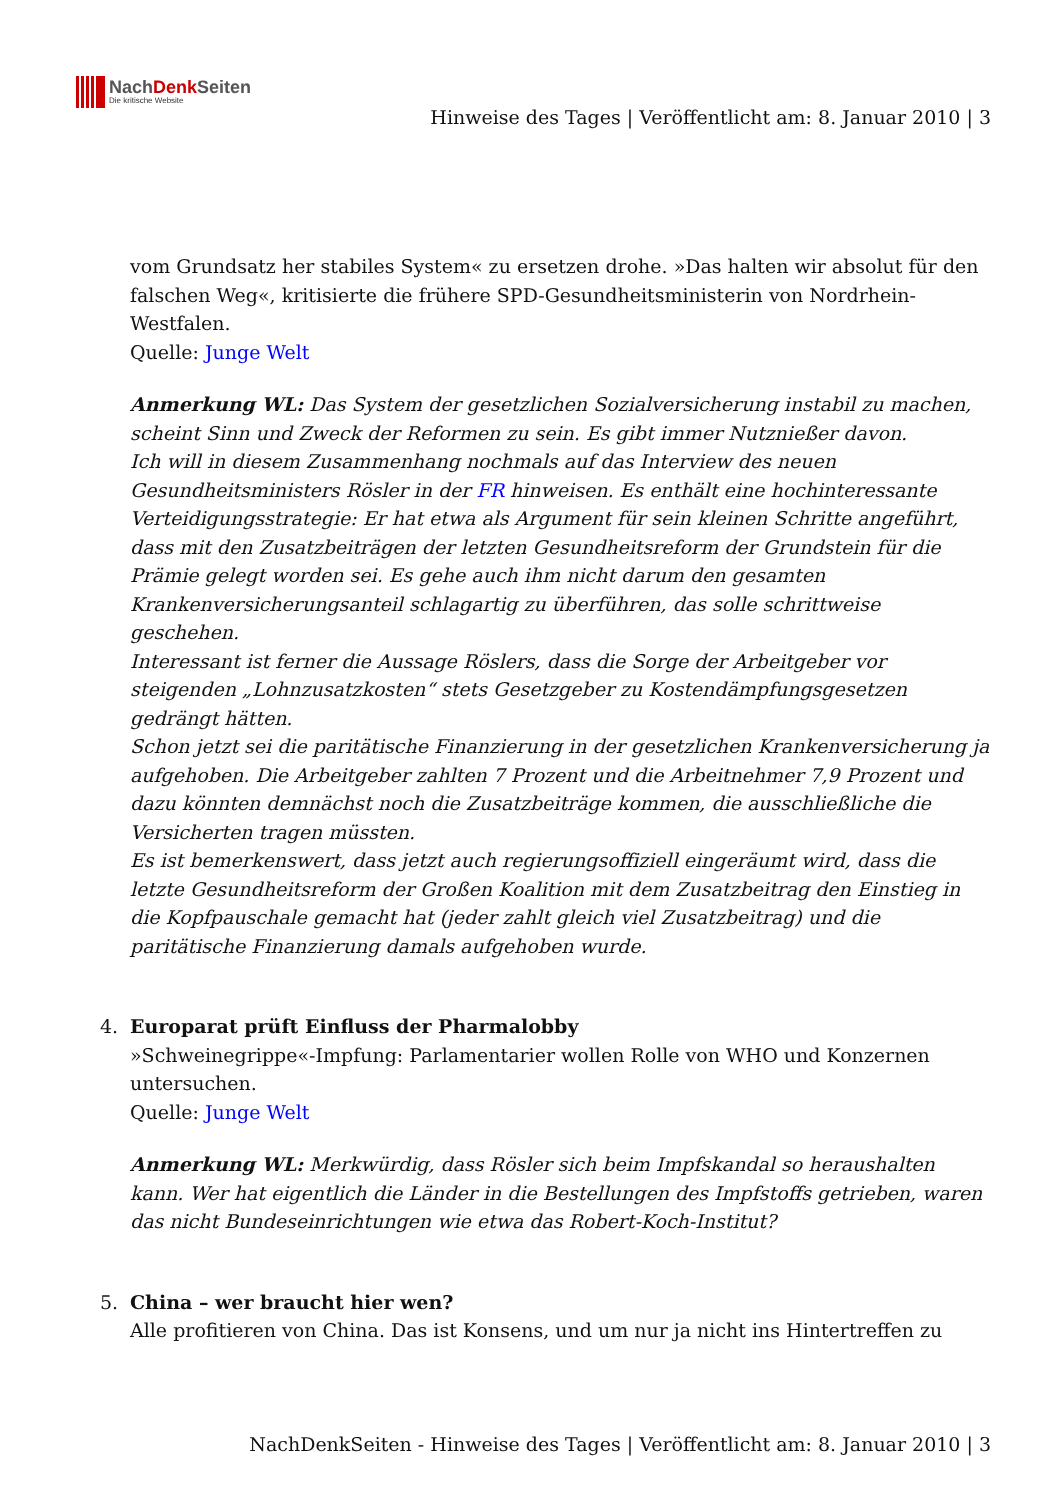NachDenk Seiten
Die kritische Website
Hinweise des Tages | Veröffentlicht am: 8. Januar 2010 | 3
vom Grundsatz her stabiles System« zu ersetzen drohe. »Das halten wir absolut für den falschen Weg«, kritisierte die frühere SPD-Gesundheitsministerin von Nordrhein-Westfalen.
Quelle: Junge Welt
Anmerkung WL: Das System der gesetzlichen Sozialversicherung instabil zu machen, scheint Sinn und Zweck der Reformen zu sein. Es gibt immer Nutznießer davon.
Ich will in diesem Zusammenhang nochmals auf das Interview des neuen Gesundheitsministers Rösler in der FR hinweisen. Es enthält eine hochinteressante Verteidigungsstrategie: Er hat etwa als Argument für sein kleinen Schritte angeführt, dass mit den Zusatzbeiträgen der letzten Gesundheitsreform der Grundstein für die Prämie gelegt worden sei. Es gehe auch ihm nicht darum den gesamten Krankenversicherungsanteil schlagartig zu überführen, das solle schrittweise geschehen.
Interessant ist ferner die Aussage Röslers, dass die Sorge der Arbeitgeber vor steigenden „Lohnzusatzkosten“ stets Gesetzgeber zu Kostendämpfungsgesetzen gedrängt hätten.
Schon jetzt sei die paritätische Finanzierung in der gesetzlichen Krankenversicherung ja aufgehoben. Die Arbeitgeber zahlten 7 Prozent und die Arbeitnehmer 7,9 Prozent und dazu könnten demnächst noch die Zusatzbeiträge kommen, die ausschließliche die Versicherten tragen müssten.
Es ist bemerkenswert, dass jetzt auch regierungsoffiziell eingeräumt wird, dass die letzte Gesundheitsreform der Großen Koalition mit dem Zusatzbeitrag den Einstieg in die Kopfpauschale gemacht hat (jeder zahlt gleich viel Zusatzbeitrag) und die paritätische Finanzierung damals aufgehoben wurde.
4.
Europarat prüft Einfluss der Pharmalobby
»Schweinegrippe«-Impfung: Parlamentarier wollen Rolle von WHO und Konzernen untersuchen.
Quelle: Junge Welt
Anmerkung WL: Merkwürdig, dass Rösler sich beim Impfskandal so heraushalten kann. Wer hat eigentlich die Länder in die Bestellungen des Impfstoffs getrieben, waren das nicht Bundeseinrichtungen wie etwa das Robert-Koch-Institut?
5.
China – wer braucht hier wen?
Alle profitieren von China. Das ist Konsens, und um nur ja nicht ins Hintertreffen zu
NachDenkSeiten - Hinweise des Tages | Veröffentlicht am: 8. Januar 2010 | 3